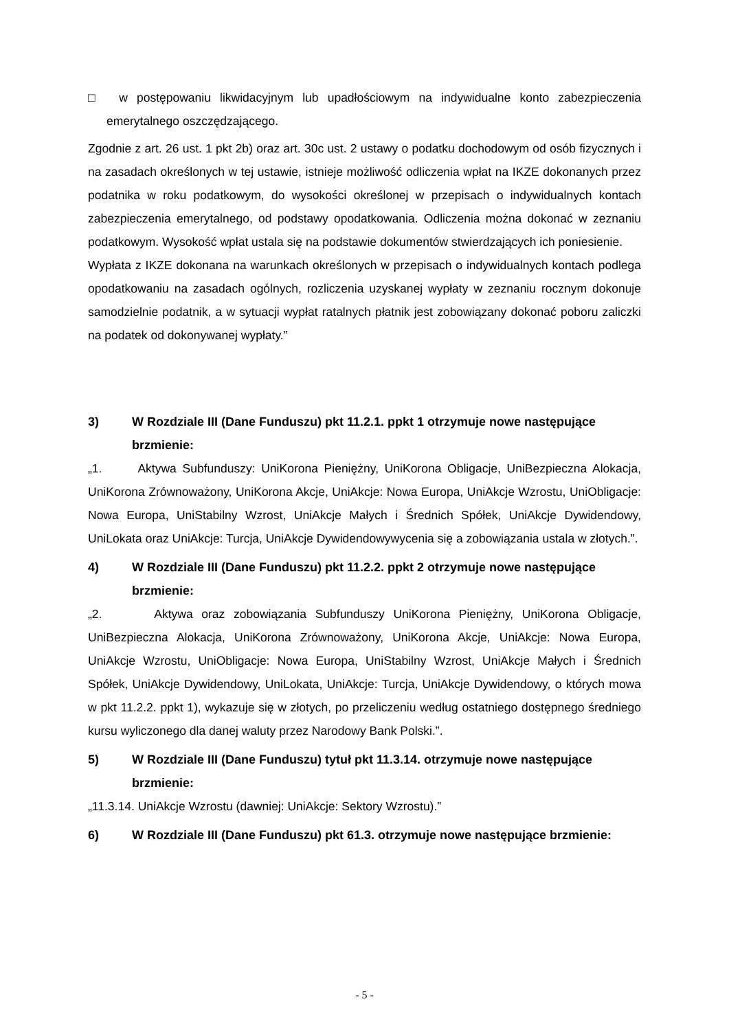□ w postępowaniu likwidacyjnym lub upadłościowym na indywidualne konto zabezpieczenia emerytalnego oszczędzającego.
Zgodnie z art. 26 ust. 1 pkt 2b) oraz art. 30c ust. 2 ustawy o podatku dochodowym od osób fizycznych i na zasadach określonych w tej ustawie, istnieje możliwość odliczenia wpłat na IKZE dokonanych przez podatnika w roku podatkowym, do wysokości określonej w przepisach o indywidualnych kontach zabezpieczenia emerytalnego, od podstawy opodatkowania. Odliczenia można dokonać w zeznaniu podatkowym. Wysokość wpłat ustala się na podstawie dokumentów stwierdzających ich poniesienie.
Wypłata z IKZE dokonana na warunkach określonych w przepisach o indywidualnych kontach podlega opodatkowaniu na zasadach ogólnych, rozliczenia uzyskanej wypłaty w zeznaniu rocznym dokonuje samodzielnie podatnik, a w sytuacji wypłat ratalnych płatnik jest zobowiązany dokonać poboru zaliczki na podatek od dokonywanej wypłaty.”
3) W Rozdziale III (Dane Funduszu) pkt 11.2.1. ppkt 1 otrzymuje nowe następujące brzmienie:
„1. Aktywa Subfunduszy: UniKorona Pieniężny, UniKorona Obligacje, UniBezpieczna Alokacja, UniKorona Zrównoważony, UniKorona Akcje, UniAkcje: Nowa Europa, UniAkcje Wzrostu, UniObligacje: Nowa Europa, UniStabilny Wzrost, UniAkcje Małych i Średnich Spółek, UniAkcje Dywidendowy, UniLokata oraz UniAkcje: Turcja, UniAkcje Dywidendowywycenia się a zobowiązania ustala w złotych.”.
4) W Rozdziale III (Dane Funduszu) pkt 11.2.2. ppkt 2 otrzymuje nowe następujące brzmienie:
„2. Aktywa oraz zobowiązania Subfunduszy UniKorona Pieniężny, UniKorona Obligacje, UniBezpieczna Alokacja, UniKorona Zrównoważony, UniKorona Akcje, UniAkcje: Nowa Europa, UniAkcje Wzrostu, UniObligacje: Nowa Europa, UniStabilny Wzrost, UniAkcje Małych i Średnich Spółek, UniAkcje Dywidendowy, UniLokata, UniAkcje: Turcja, UniAkcje Dywidendowy, o których mowa w pkt 11.2.2. ppkt 1), wykazuje się w złotych, po przeliczeniu według ostatniego dostępnego średniego kursu wyliczonego dla danej waluty przez Narodowy Bank Polski.”.
5) W Rozdziale III (Dane Funduszu) tytuł pkt 11.3.14. otrzymuje nowe następujące brzmienie:
„11.3.14. UniAkcje Wzrostu (dawniej: UniAkcje: Sektory Wzrostu).”
6) W Rozdziale III (Dane Funduszu) pkt 61.3. otrzymuje nowe następujące brzmienie:
- 5 -